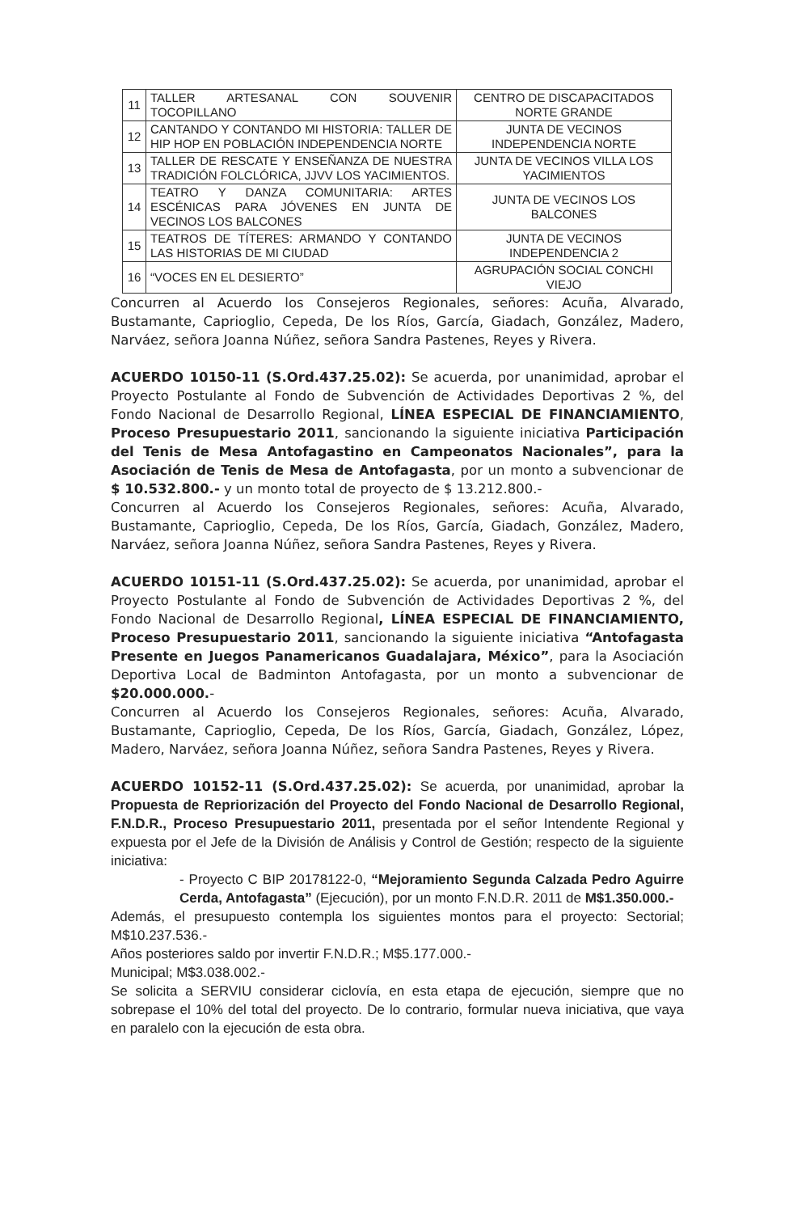| 11 | TALLER ARTESANAL CON SOUVENIR TOCOPILLANO | CENTRO DE DISCAPACITADOS NORTE GRANDE |
| 12 | CANTANDO Y CONTANDO MI HISTORIA: TALLER DE HIP HOP EN POBLACIÓN INDEPENDENCIA NORTE | JUNTA DE VECINOS INDEPENDENCIA NORTE |
| 13 | TALLER DE RESCATE Y ENSEÑANZA DE NUESTRA TRADICIÓN FOLCLÓRICA, JJVV LOS YACIMIENTOS. | JUNTA DE VECINOS VILLA LOS YACIMIENTOS |
| 14 | TEATRO Y DANZA COMUNITARIA: ARTES ESCÉNICAS PARA JÓVENES EN JUNTA DE VECINOS LOS BALCONES | JUNTA DE VECINOS LOS BALCONES |
| 15 | TEATROS DE TÍTERES: ARMANDO Y CONTANDO LAS HISTORIAS DE MI CIUDAD | JUNTA DE VECINOS INDEPENDENCIA 2 |
| 16 | “VOCES EN EL DESIERTO” | AGRUPACIÓN SOCIAL CONCHI VIEJO |
Concurren al Acuerdo los Consejeros Regionales, señores: Acuña, Alvarado, Bustamante, Caprioglio, Cepeda, De los Ríos, García, Giadach, González, Madero, Narváez, señora Joanna Núñez, señora Sandra Pastenes, Reyes y Rivera.
ACUERDO 10150-11 (S.Ord.437.25.02): Se acuerda, por unanimidad, aprobar el Proyecto Postulante al Fondo de Subvención de Actividades Deportivas 2 %, del Fondo Nacional de Desarrollo Regional, LÍNEA ESPECIAL DE FINANCIAMIENTO, Proceso Presupuestario 2011, sancionando la siguiente iniciativa Participación del Tenis de Mesa Antofagastino en Campeonatos Nacionales”, para la Asociación de Tenis de Mesa de Antofagasta, por un monto a subvencionar de $ 10.532.800.- y un monto total de proyecto de $ 13.212.800.-
Concurren al Acuerdo los Consejeros Regionales, señores: Acuña, Alvarado, Bustamante, Caprioglio, Cepeda, De los Ríos, García, Giadach, González, Madero, Narváez, señora Joanna Núñez, señora Sandra Pastenes, Reyes y Rivera.
ACUERDO 10151-11 (S.Ord.437.25.02): Se acuerda, por unanimidad, aprobar el Proyecto Postulante al Fondo de Subvención de Actividades Deportivas 2 %, del Fondo Nacional de Desarrollo Regional, LÍNEA ESPECIAL DE FINANCIAMIENTO, Proceso Presupuestario 2011, sancionando la siguiente iniciativa “Antofagasta Presente en Juegos Panamericanos Guadalajara, México”, para la Asociación Deportiva Local de Badminton Antofagasta, por un monto a subvencionar de $20.000.000.-
Concurren al Acuerdo los Consejeros Regionales, señores: Acuña, Alvarado, Bustamante, Caprioglio, Cepeda, De los Ríos, García, Giadach, González, López, Madero, Narváez, señora Joanna Núñez, señora Sandra Pastenes, Reyes y Rivera.
ACUERDO 10152-11 (S.Ord.437.25.02): Se acuerda, por unanimidad, aprobar la Propuesta de Repriorización del Proyecto del Fondo Nacional de Desarrollo Regional, F.N.D.R., Proceso Presupuestario 2011, presentada por el señor Intendente Regional y expuesta por el Jefe de la División de Análisis y Control de Gestión; respecto de la siguiente iniciativa:
- Proyecto C BIP 20178122-0, “Mejoramiento Segunda Calzada Pedro Aguirre Cerda, Antofagasta” (Ejecución), por un monto F.N.D.R. 2011 de M$1.350.000.-
Además, el presupuesto contempla los siguientes montos para el proyecto: Sectorial; M$10.237.536.-
Años posteriores saldo por invertir F.N.D.R.; M$5.177.000.-
Municipal; M$3.038.002.-
Se solicita a SERVIU considerar ciclovía, en esta etapa de ejecución, siempre que no sobrepase el 10% del total del proyecto. De lo contrario, formular nueva iniciativa, que vaya en paralelo con la ejecución de esta obra.